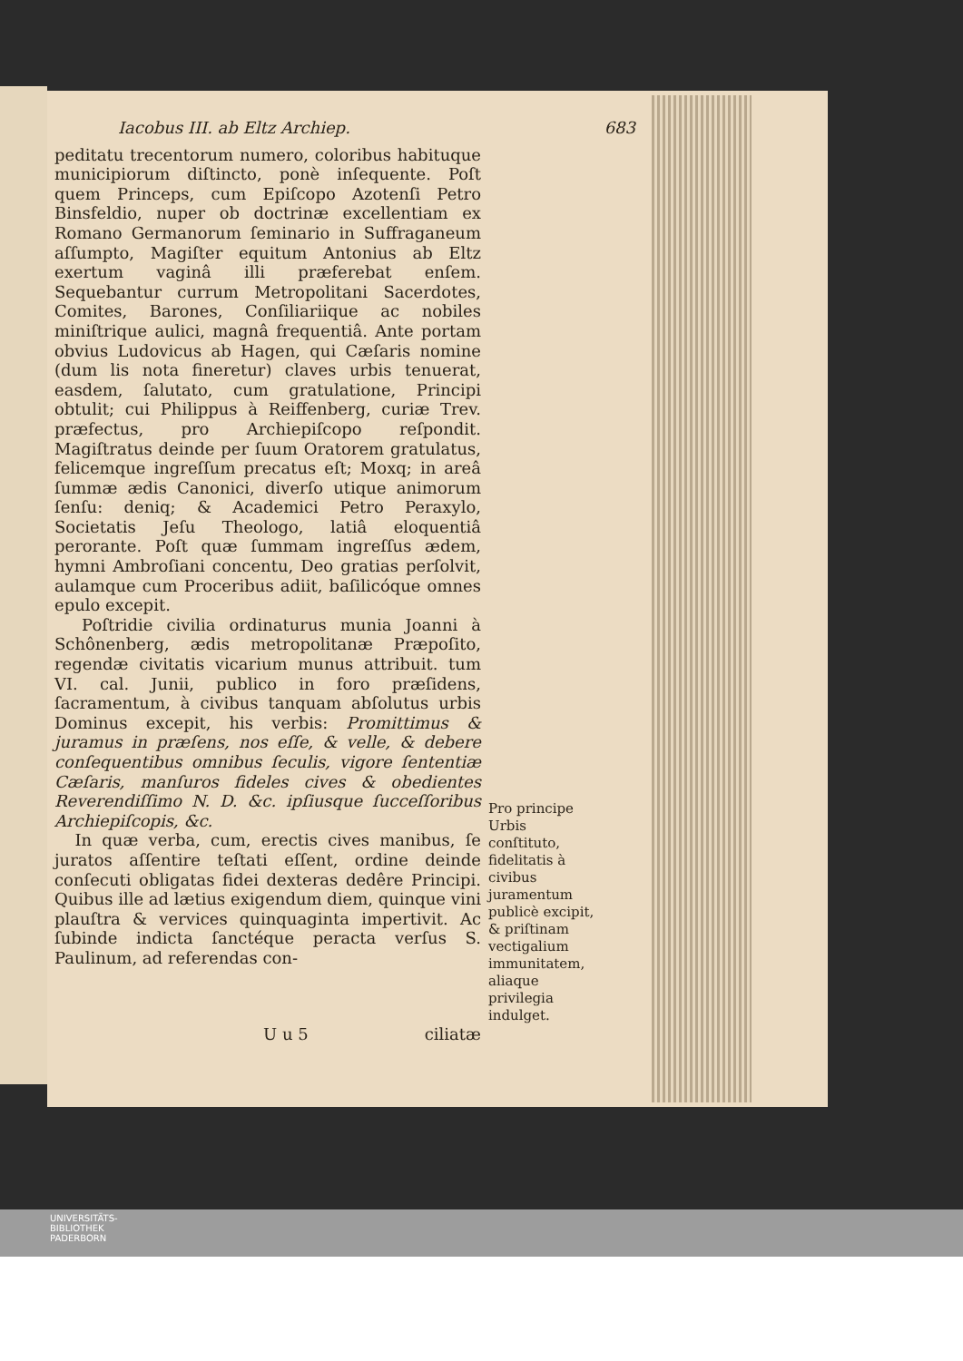Iacobus III. ab Eltz Archiep. 683
peditatu trecentorum numero, coloribus habituque municipiorum diſtincto, ponè inſequente. Poſt quem Princeps, cum Epiſcopo Azotenſi Petro Binsfeldio, nuper ob doctrinæ excellentiam ex Romano Germanorum ſeminario in Suffraganeum aſſumpto, Magiſter equitum Antonius ab Eltz exertum vaginâ illi præferebat enſem. Sequebantur currum Metropolitani Sacerdotes, Comites, Barones, Conſiliariique ac nobiles miniſtrique aulici, magnâ frequentiâ. Ante portam obvius Ludovicus ab Hagen, qui Cæſaris nomine (dum lis nota fineretur) claves urbis tenuerat, easdem, ſalutato, cum gratulatione, Principi obtulit; cui Philippus à Reiffenberg, curiæ Trev. præfectus, pro Archiepiſcopo reſpondit. Magiſtratus deinde per ſuum Oratorem gratulatus, felicemque ingreſſum precatus eſt; Moxq; in areâ ſummæ ædis Canonici, diverſo utique animorum ſenſu: deniq; & Academici Petro Peraxylo, Societatis Jeſu Theologo, latiâ eloquentiâ perorante. Poſt quæ ſummam ingreſſus ædem, hymni Ambroſiani concentu, Deo gratias perſolvit, aulamque cum Proceribus adiit, baſilicóque omnes epulo excepit.
Poſtridie civilia ordinaturus munia Joanni à Schônenberg, ædis metropolitanæ Præpoſito, regendæ civitatis vicarium munus attribuit. tum VI. cal. Junii, publico in foro præſidens, ſacramentum, à civibus tanquam abſolutus urbis Dominus excepit, his verbis: Promittimus & juramus in præſens, nos eſſe, & velle, & debere conſequentibus omnibus ſeculis, vigore ſententiæ Cæſaris, manſuros fideles cives & obedientes Reverendiſſimo N. D. &c. ipſiusque ſucceſſoribus Archiepiſcopis, &c.
In quæ verba, cum, erectis cives manibus, ſe juratos aſſentire teſtati eſſent, ordine deinde conſecuti obligatas fidei dexteras dedêre Principi. Quibus ille ad lætius exigendum diem, quinque vini plauſtra & vervices quinquaginta impertivit. Ac ſubinde indicta ſanctéque peracta verſus S. Paulinum, ad referendas con-
Pro principe Urbis conſtituto, fidelitatis à civibus juramentum publicè excipit, & priſtinam vectigalium immunitatem, aliaque privilegia indulget.
U u 5 ciliatæ
UNIVERSITÄTS-
BIBLIOTHEK
PADERBORN